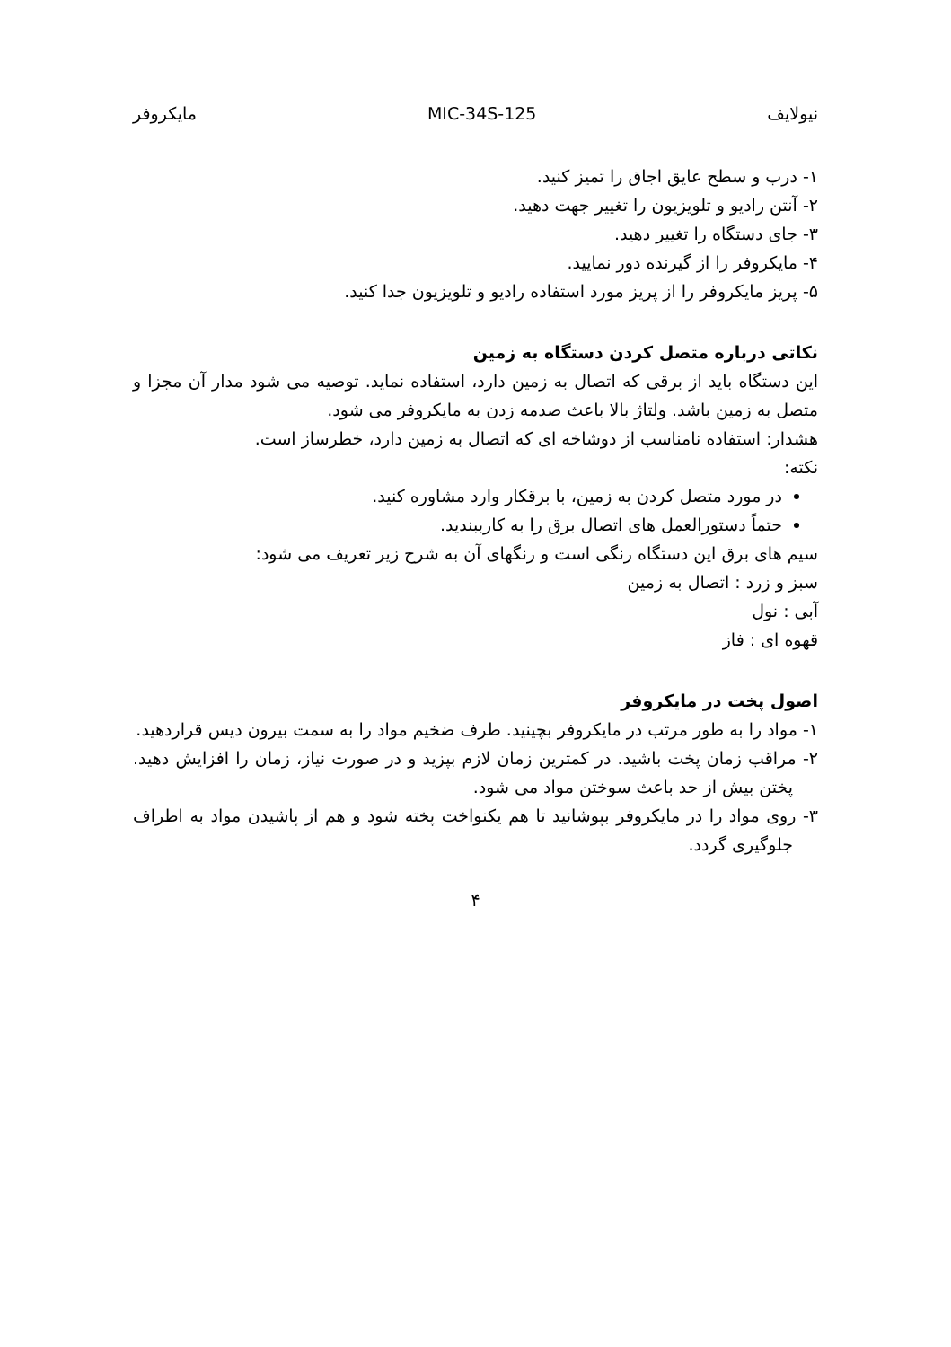نیولایف MIC-34S-125 مایکروفر
۱- درب و سطح عایق اجاق را تمیز کنید.
۲- آنتن رادیو و تلویزیون را تغییر جهت دهید.
۳- جای دستگاه را تغییر دهید.
۴- مایکروفر را از گیرنده دور نمایید.
۵- پریز مایکروفر را از پریز مورد استفاده رادیو و تلویزیون جدا کنید.
نکاتی درباره متصل کردن دستگاه به زمین
این دستگاه باید از برقی که اتصال به زمین دارد، استفاده نماید. توصیه می شود مدار آن مجزا و متصل به زمین باشد. ولتاژ بالا باعث صدمه زدن به مایکروفر می شود.
هشدار: استفاده نامناسب از دوشاخه ای که اتصال به زمین دارد، خطرساز است.
نکته:
در مورد متصل کردن به زمین، با برقکار وارد مشاوره کنید.
حتماً دستورالعمل های اتصال برق را به کارببندید.
سیم های برق این دستگاه رنگی است و رنگهای آن به شرح زیر تعریف می شود:
سبز و زرد : اتصال به زمین
آبی : نول
قهوه ای : فاز
اصول پخت در مایکروفر
۱- مواد را به طور مرتب در مایکروفر بچینید. طرف ضخیم مواد را به سمت بیرون دیس قراردهید.
۲- مراقب زمان پخت باشید. در کمترین زمان لازم بپزید و در صورت نیاز، زمان را افزایش دهید. پختن بیش از حد باعث سوختن مواد می شود.
۳- روی مواد را در مایکروفر بپوشانید تا هم یکنواخت پخته شود و هم از پاشیدن مواد به اطراف جلوگیری گردد.
۴